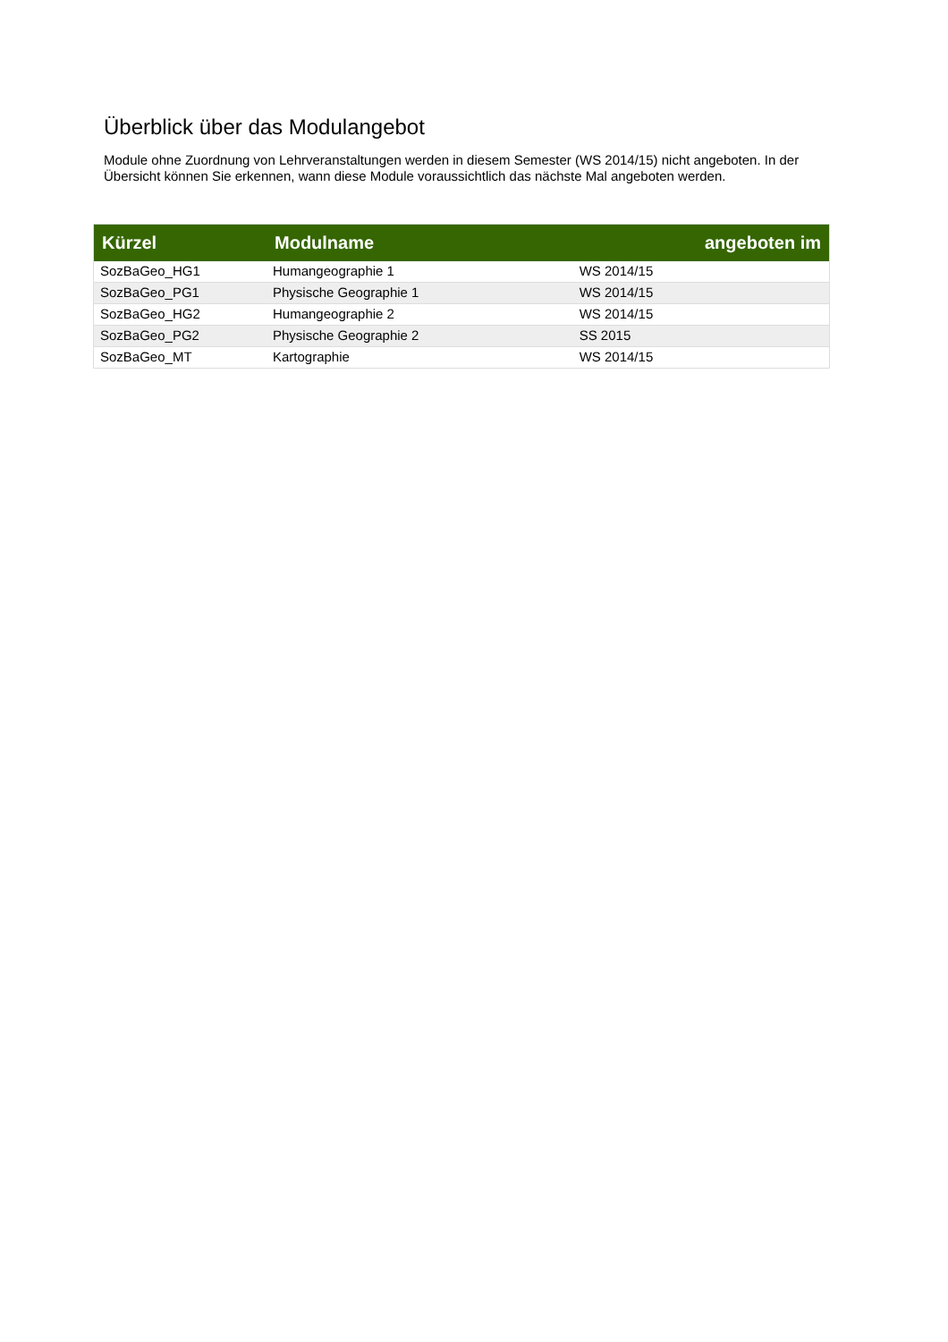Überblick über das Modulangebot
Module ohne Zuordnung von Lehrveranstaltungen werden in diesem Semester (WS 2014/15) nicht angeboten. In der Übersicht können Sie erkennen, wann diese Module voraussichtlich das nächste Mal angeboten werden.
| Kürzel | Modulname | angeboten im |
| --- | --- | --- |
| SozBaGeo_HG1 | Humangeographie 1 | WS 2014/15 |
| SozBaGeo_PG1 | Physische Geographie 1 | WS 2014/15 |
| SozBaGeo_HG2 | Humangeographie 2 | WS 2014/15 |
| SozBaGeo_PG2 | Physische Geographie 2 | SS 2015 |
| SozBaGeo_MT | Kartographie | WS 2014/15 |